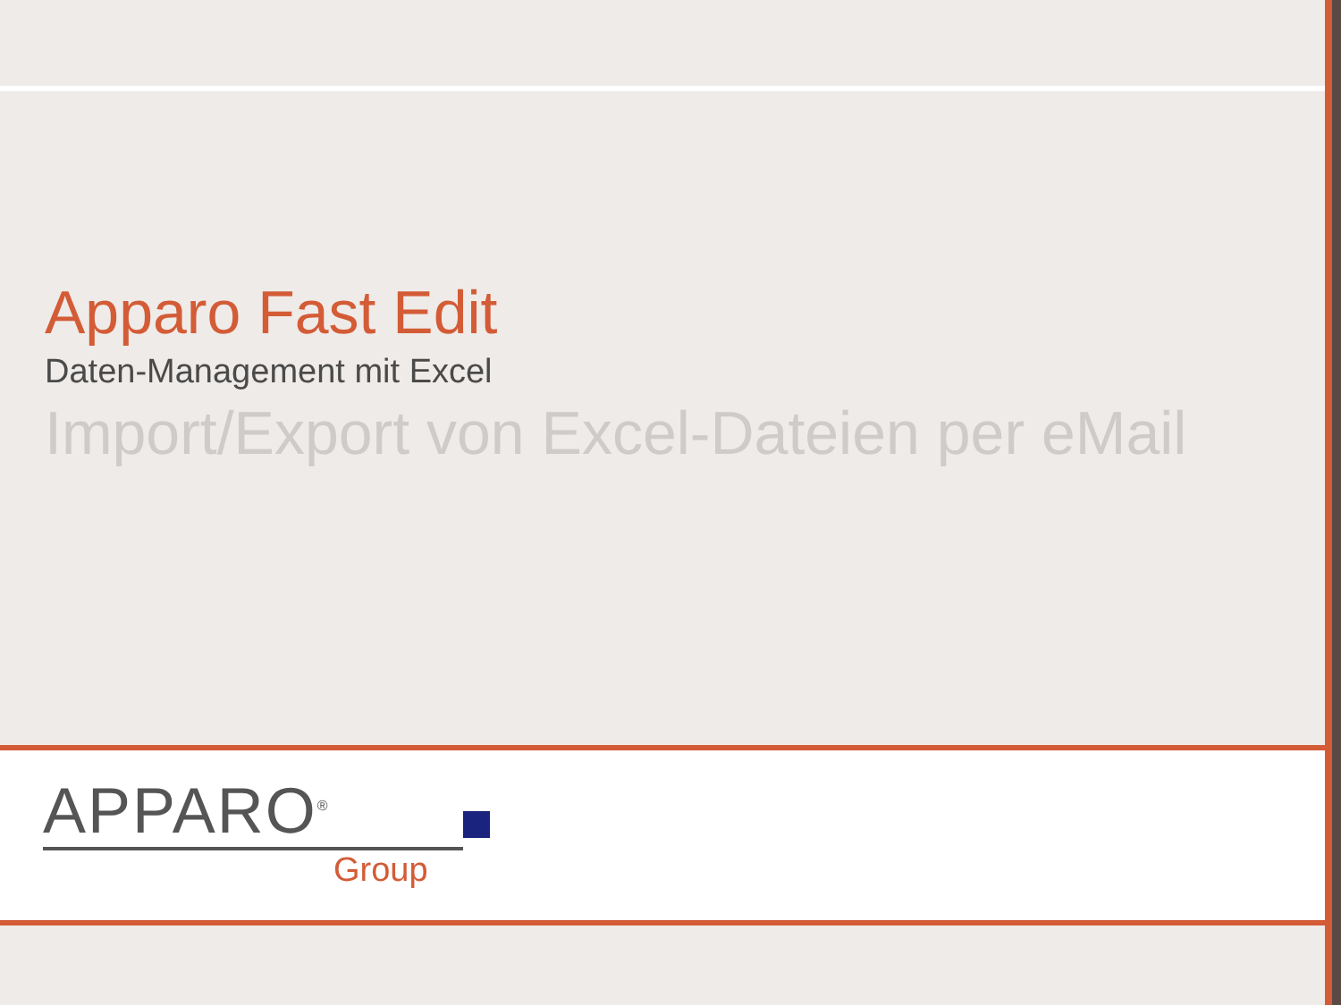Apparo Fast Edit
Daten-Management mit Excel
Import/Export von Excel-Dateien per eMail
APPARO<sup>®</sup>
Group